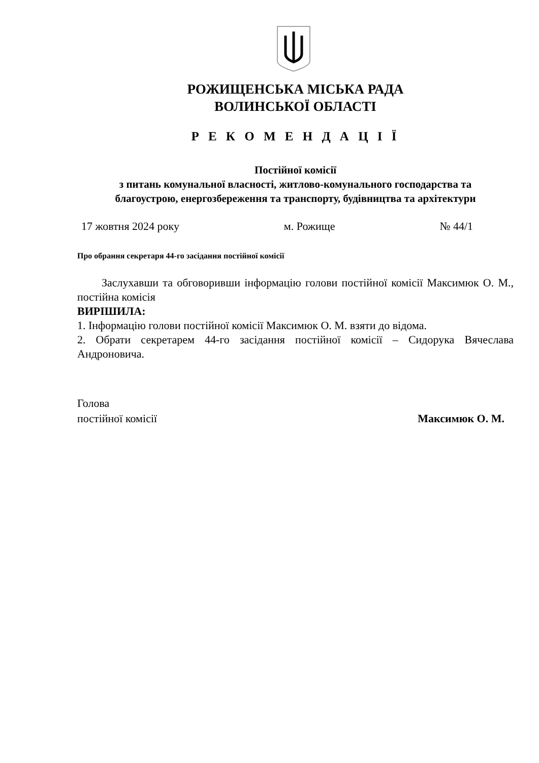РОЖИЩЕНСЬКА МІСЬКА РАДА
ВОЛИНСЬКОЇ ОБЛАСТІ
Р Е К О М Е Н Д А Ц І Ї
Постійної комісії
з питань комунальної власності, житлово-комунального господарства та
благоустрою, енергозбереження та транспорту, будівництва та архітектури
17 жовтня 2024 року м. Рожище № 44/1
Про обрання секретаря 44-го засідання постійної комісії
Заслухавши та обговоривши інформацію голови постійної комісії Максимюк О. М., постійна комісія
ВИРІШИЛА:
1. Інформацію голови постійної комісії Максимюк О. М. взяти до відома.
2. Обрати секретарем 44-го засідання постійної комісії – Сидорука Вячеслава Андроновича.
Голова
постійної комісії Максимюк О. М.